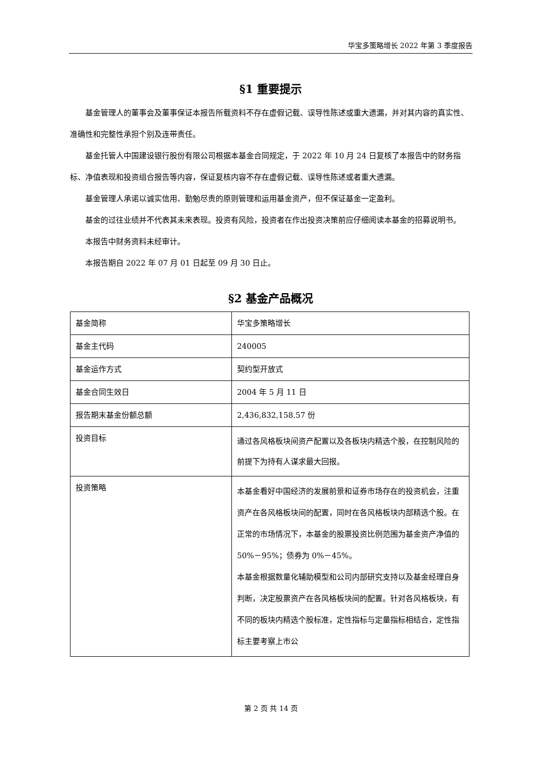华宝多策略增长 2022 年第 3 季度报告
§1 重要提示
基金管理人的董事会及董事保证本报告所载资料不存在虚假记载、误导性陈述或重大遗漏，并对其内容的真实性、准确性和完整性承担个别及连带责任。
基金托管人中国建设银行股份有限公司根据本基金合同规定，于 2022 年 10 月 24 日复核了本报告中的财务指标、净值表现和投资组合报告等内容，保证复核内容不存在虚假记载、误导性陈述或者重大遗漏。
基金管理人承诺以诚实信用、勤勉尽责的原则管理和运用基金资产，但不保证基金一定盈利。
基金的过往业绩并不代表其未来表现。投资有风险，投资者在作出投资决策前应仔细阅读本基金的招募说明书。
本报告中财务资料未经审计。
本报告期自 2022 年 07 月 01 日起至 09 月 30 日止。
§2 基金产品概况
| 基金简称 | 华宝多策略增长 |
| 基金主代码 | 240005 |
| 基金运作方式 | 契约型开放式 |
| 基金合同生效日 | 2004 年 5 月 11 日 |
| 报告期末基金份额总额 | 2,436,832,158.57 份 |
| 投资目标 | 通过各风格板块间资产配置以及各板块内精选个股，在控制风险的前提下为持有人谋求最大回报。 |
| 投资策略 | 本基金看好中国经济的发展前景和证券市场存在的投资机会，注重资产在各风格板块间的配置，同时在各风格板块内部精选个股。在正常的市场情况下，本基金的股票投资比例范围为基金资产净值的 50%－95%；债券为 0%－45%。 本基金根据数量化辅助模型和公司内部研究支持以及基金经理自身判断，决定股票资产在各风格板块间的配置。针对各风格板块，有不同的板块内精选个股标准，定性指标与定量指标相结合，定性指标主要考察上市公 |
第 2 页 共 14 页